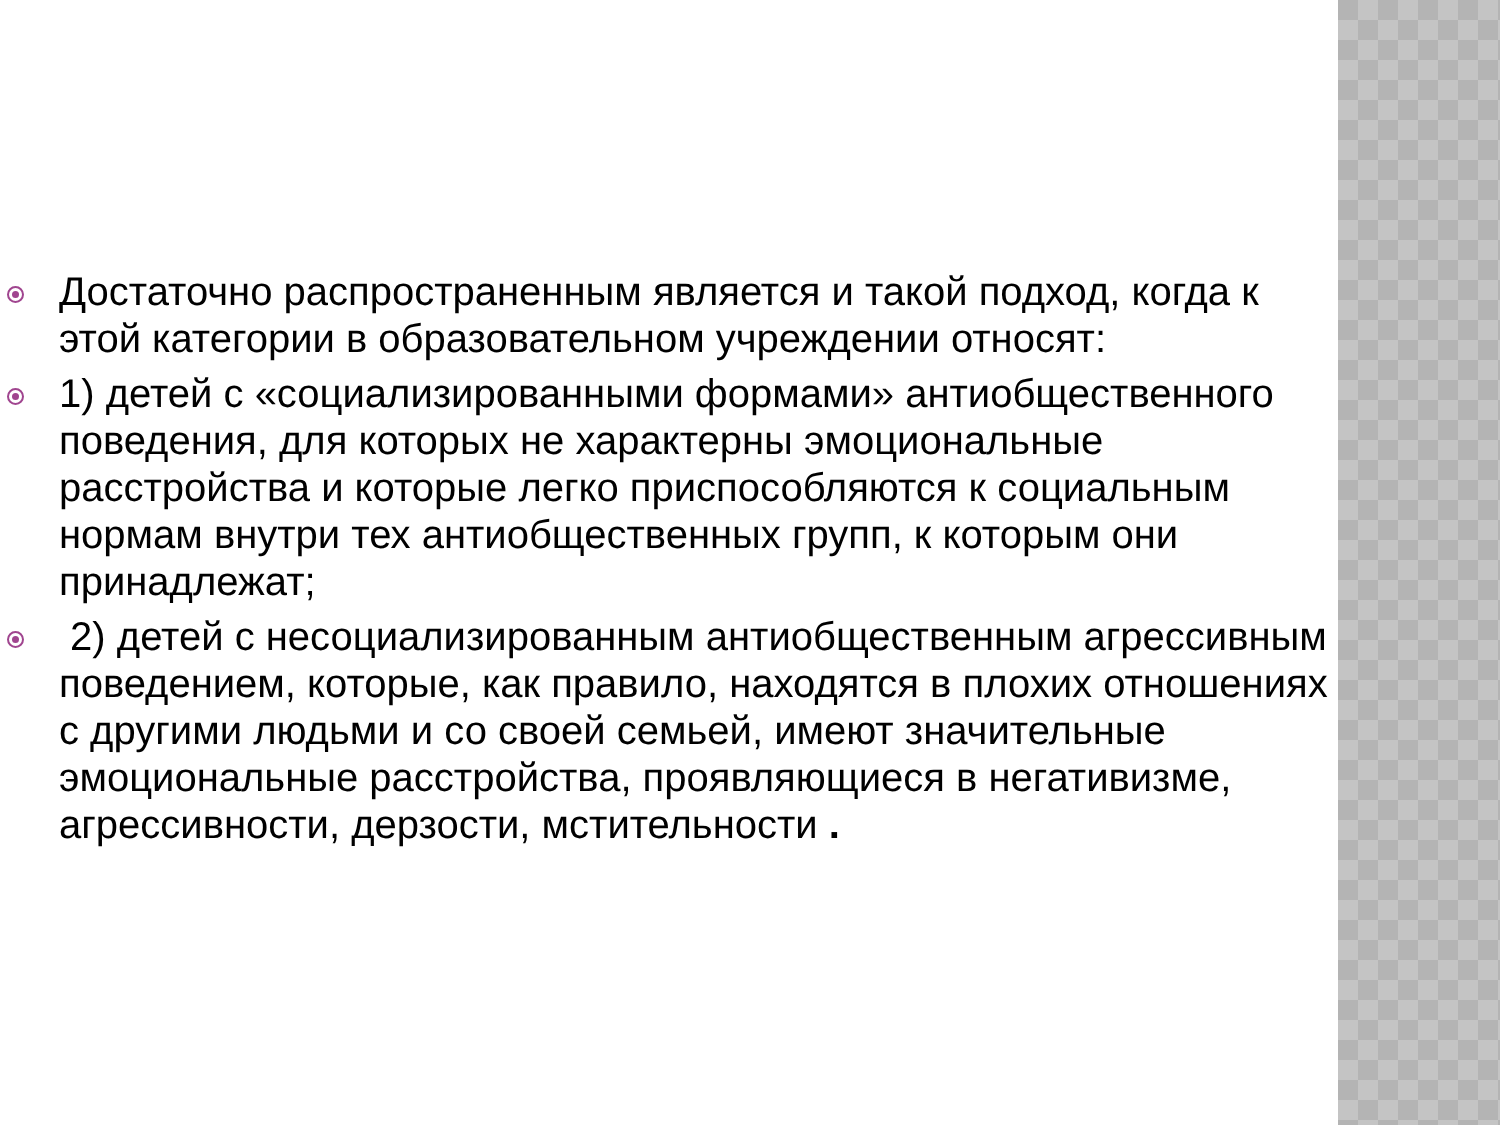Достаточно распространенным является и такой подход, когда к этой категории в образовательном учреждении относят:
1) детей с «социализированными формами» антиобщественного поведения, для которых не характерны эмоциональные расстройства и которые легко приспособляются к социальным нормам внутри тех антиобщественных групп, к которым они принадлежат;
2) детей с несоциализированным антиобщественным агрессивным поведением, которые, как правило, находятся в плохих отношениях с другими людьми и со своей семьей, имеют значительные эмоциональные расстройства, проявляющиеся в негативизме, агрессивности, дерзости, мстительности .